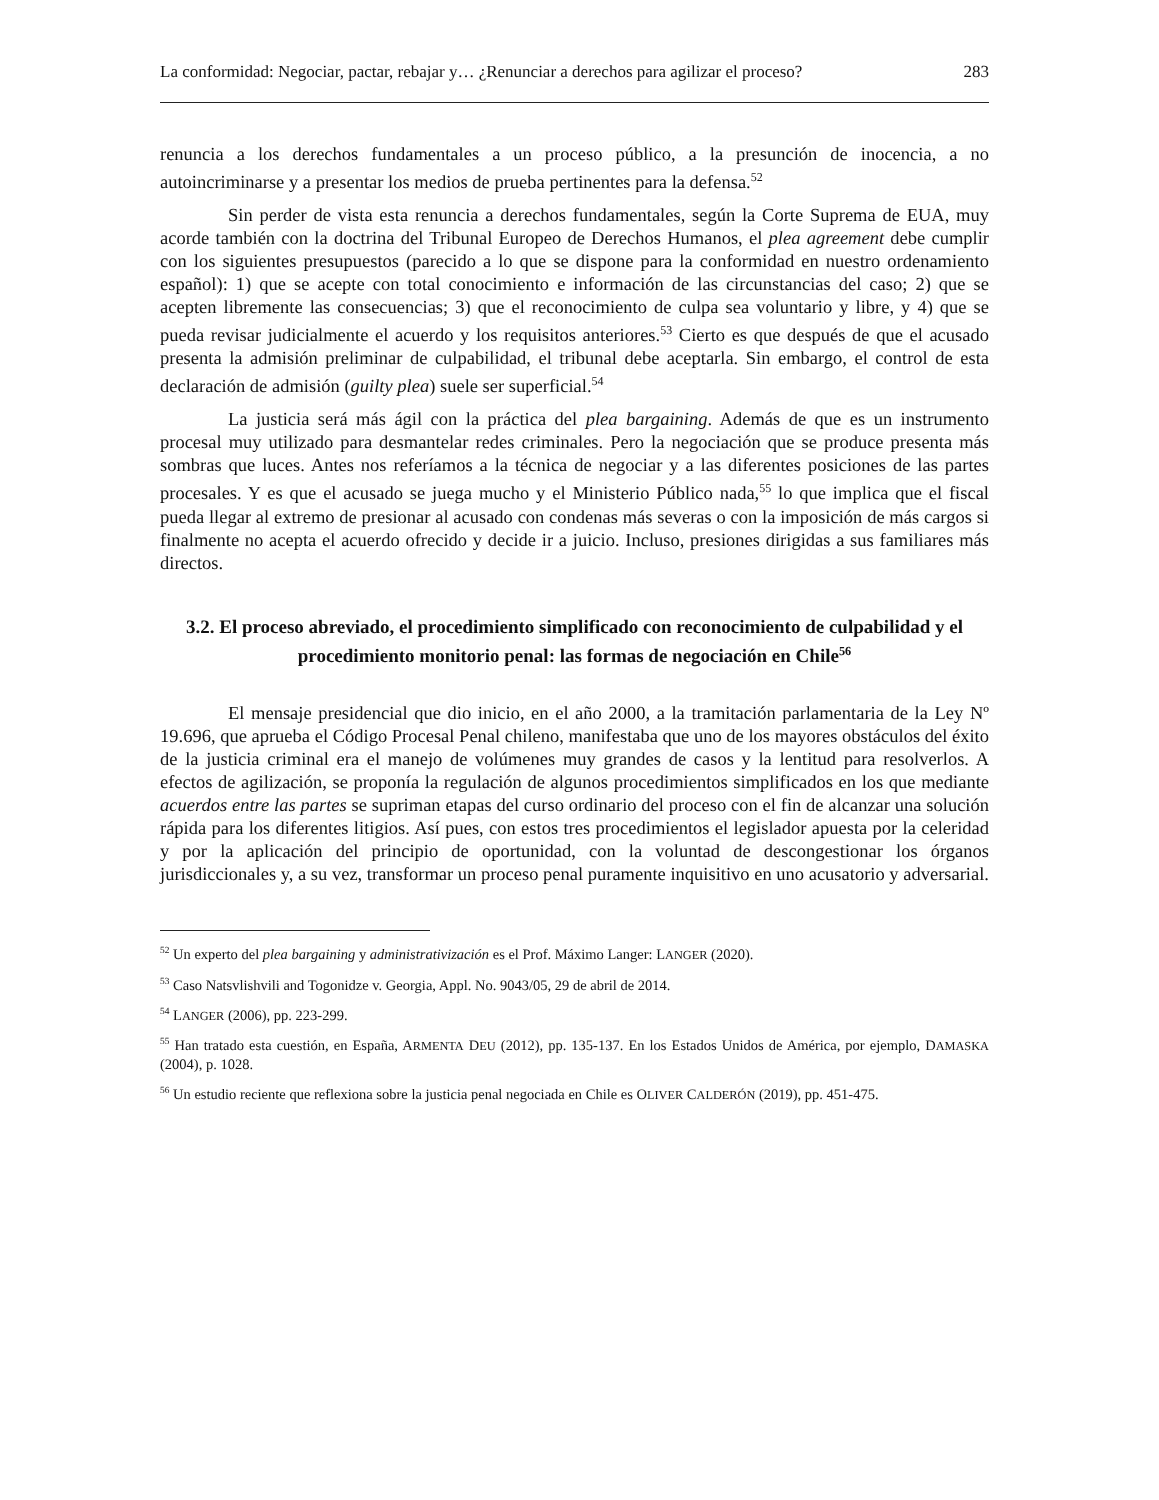La conformidad: Negociar, pactar, rebajar y… ¿Renunciar a derechos para agilizar el proceso? 283
renuncia a los derechos fundamentales a un proceso público, a la presunción de inocencia, a no autoincriminarse y a presentar los medios de prueba pertinentes para la defensa.<sup>52</sup>
Sin perder de vista esta renuncia a derechos fundamentales, según la Corte Suprema de EUA, muy acorde también con la doctrina del Tribunal Europeo de Derechos Humanos, el plea agreement debe cumplir con los siguientes presupuestos (parecido a lo que se dispone para la conformidad en nuestro ordenamiento español): 1) que se acepte con total conocimiento e información de las circunstancias del caso; 2) que se acepten libremente las consecuencias; 3) que el reconocimiento de culpa sea voluntario y libre, y 4) que se pueda revisar judicialmente el acuerdo y los requisitos anteriores.<sup>53</sup> Cierto es que después de que el acusado presenta la admisión preliminar de culpabilidad, el tribunal debe aceptarla. Sin embargo, el control de esta declaración de admisión (guilty plea) suele ser superficial.<sup>54</sup>
La justicia será más ágil con la práctica del plea bargaining. Además de que es un instrumento procesal muy utilizado para desmantelar redes criminales. Pero la negociación que se produce presenta más sombras que luces. Antes nos referíamos a la técnica de negociar y a las diferentes posiciones de las partes procesales. Y es que el acusado se juega mucho y el Ministerio Público nada,<sup>55</sup> lo que implica que el fiscal pueda llegar al extremo de presionar al acusado con condenas más severas o con la imposición de más cargos si finalmente no acepta el acuerdo ofrecido y decide ir a juicio. Incluso, presiones dirigidas a sus familiares más directos.
3.2. El proceso abreviado, el procedimiento simplificado con reconocimiento de culpabilidad y el procedimiento monitorio penal: las formas de negociación en Chile<sup>56</sup>
El mensaje presidencial que dio inicio, en el año 2000, a la tramitación parlamentaria de la Ley Nº 19.696, que aprueba el Código Procesal Penal chileno, manifestaba que uno de los mayores obstáculos del éxito de la justicia criminal era el manejo de volúmenes muy grandes de casos y la lentitud para resolverlos. A efectos de agilización, se proponía la regulación de algunos procedimientos simplificados en los que mediante acuerdos entre las partes se supriman etapas del curso ordinario del proceso con el fin de alcanzar una solución rápida para los diferentes litigios. Así pues, con estos tres procedimientos el legislador apuesta por la celeridad y por la aplicación del principio de oportunidad, con la voluntad de descongestionar los órganos jurisdiccionales y, a su vez, transformar un proceso penal puramente inquisitivo en uno acusatorio y adversarial.
<sup>52</sup> Un experto del plea bargaining y administrativización es el Prof. Máximo Langer: LANGER (2020).
<sup>53</sup> Caso Natsvlishvili and Togonidze v. Georgia, Appl. No. 9043/05, 29 de abril de 2014.
<sup>54</sup> LANGER (2006), pp. 223-299.
<sup>55</sup> Han tratado esta cuestión, en España, ARMENTA DEU (2012), pp. 135-137. En los Estados Unidos de América, por ejemplo, DAMASKA (2004), p. 1028.
<sup>56</sup> Un estudio reciente que reflexiona sobre la justicia penal negociada en Chile es OLIVER CALDERÓN (2019), pp. 451-475.